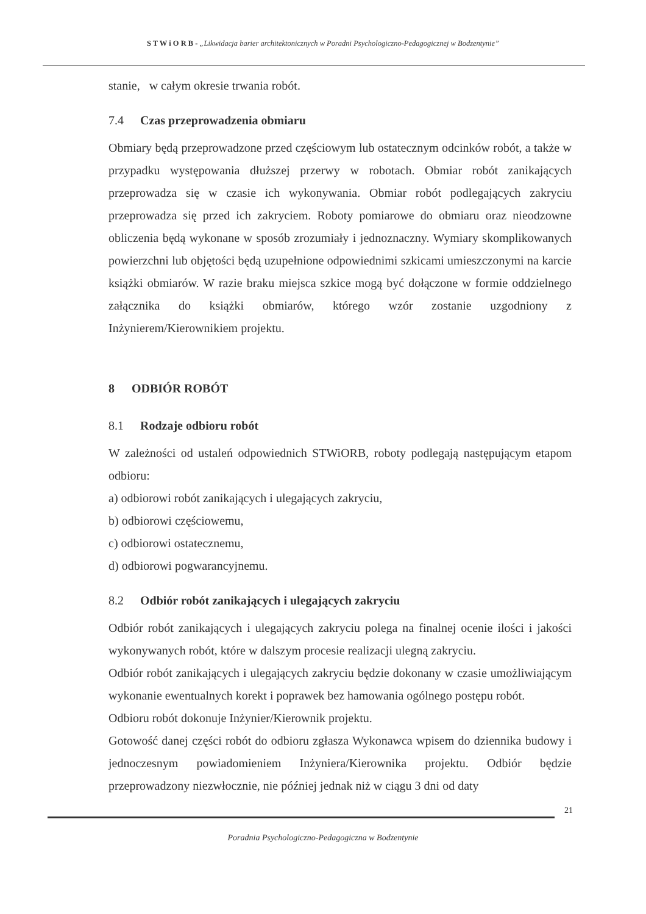S T W i O R B - „Likwidacja barier architektonicznych w Poradni Psychologiczno-Pedagogicznej w Bodzentynie”
stanie, w całym okresie trwania robót.
7.4 Czas przeprowadzenia obmiaru
Obmiary będą przeprowadzone przed częściowym lub ostatecznym odcinków robót, a także w przypadku występowania dłuższej przerwy w robotach. Obmiar robót zanikających przeprowadza się w czasie ich wykonywania. Obmiar robót podlegających zakryciu przeprowadza się przed ich zakryciem. Roboty pomiarowe do obmiaru oraz nieodzowne obliczenia będą wykonane w sposób zrozumiały i jednoznaczny. Wymiary skomplikowanych powierzchni lub objętości będą uzupełnione odpowiednimi szkicami umieszczonymi na karcie książki obmiarów. W razie braku miejsca szkice mogą być dołączone w formie oddzielnego załącznika do książki obmiarów, którego wzór zostanie uzgodniony z Inżynierem/Kierownikiem projektu.
8 ODBIÓR ROBÓT
8.1 Rodzaje odbioru robót
W zależności od ustaleń odpowiednich STWiORB, roboty podlegają następującym etapom odbioru:
a) odbiorowi robót zanikających i ulegających zakryciu,
b) odbiorowi częściowemu,
c) odbiorowi ostatecznemu,
d) odbiorowi pogwarancyjnemu.
8.2 Odbiór robót zanikających i ulegających zakryciu
Odbiór robót zanikających i ulegających zakryciu polega na finalnej ocenie ilości i jakości wykonywanych robót, które w dalszym procesie realizacji ulegną zakryciu.
Odbiór robót zanikających i ulegających zakryciu będzie dokonany w czasie umożliwiającym wykonanie ewentualnych korekt i poprawek bez hamowania ogólnego postępu robót.
Odbioru robót dokonuje Inżynier/Kierownik projektu.
Gotowość danej części robót do odbioru zgłasza Wykonawca wpisem do dziennika budowy i jednoczesnym powiadomieniem Inżyniera/Kierownika projektu. Odbiór będzie przeprowadzony niezwłocznie, nie później jednak niż w ciągu 3 dni od daty
21
Poradnia Psychologiczno-Pedagogiczna w Bodzentynie